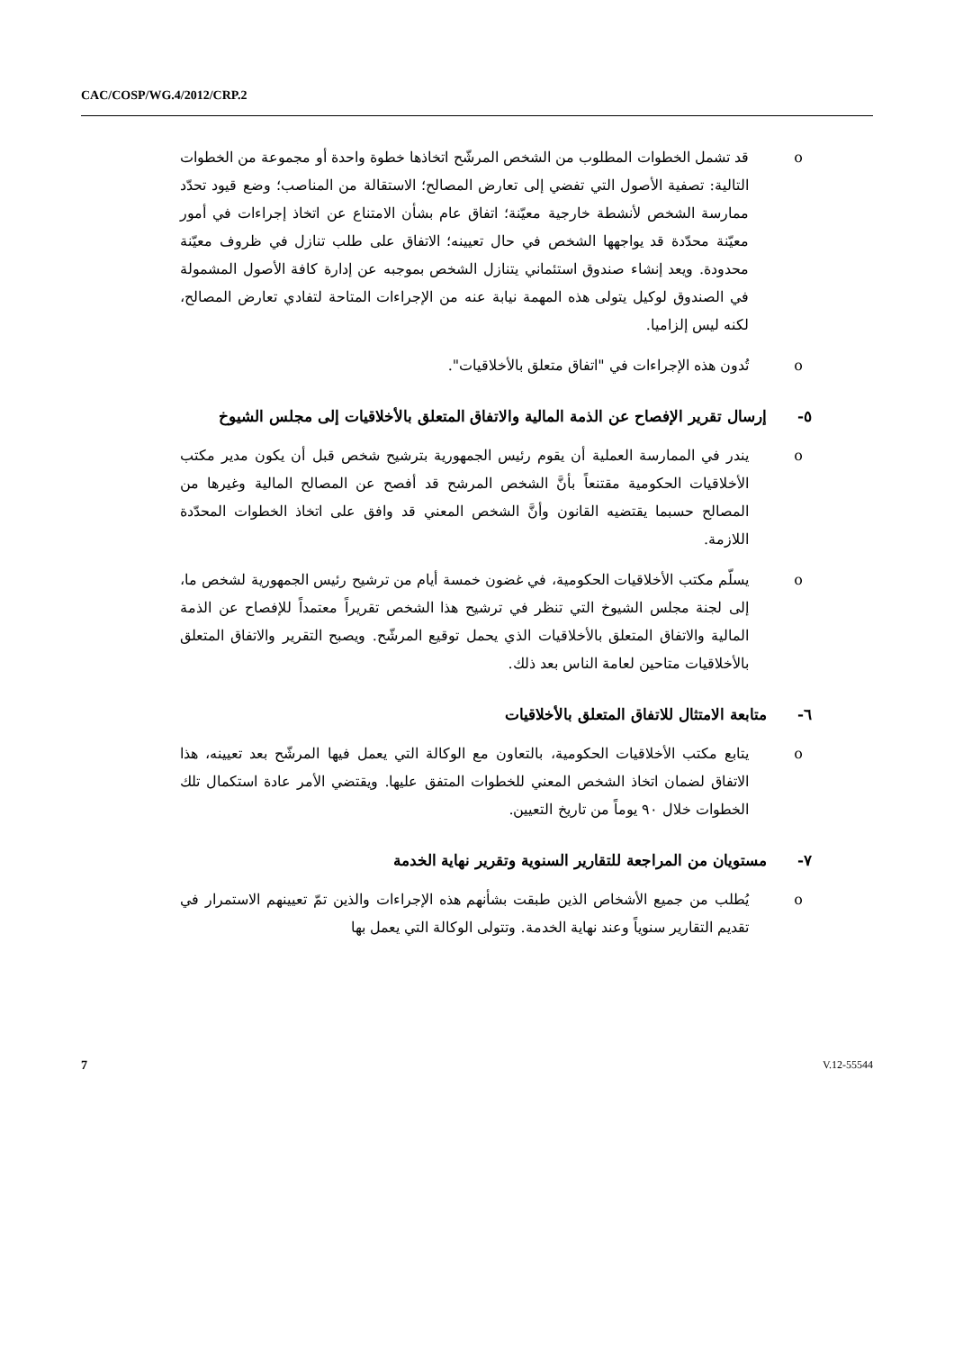CAC/COSP/WG.4/2012/CRP.2
o قد تشمل الخطوات المطلوب من الشخص المرشّح اتخاذها خطوة واحدة أو مجموعة من الخطوات التالية: تصفية الأصول التي تفضي إلى تعارض المصالح؛ الاستقالة من المناصب؛ وضع قيود تحدّد ممارسة الشخص لأنشطة خارجية معيّنة؛ اتفاق عام بشأن الامتناع عن اتخاذ إجراءات في أمور معيّنة محدّدة قد يواجهها الشخص في حال تعيينه؛ الاتفاق على طلب تنازل في ظروف معيّنة محدودة. ويعد إنشاء صندوق استئماني يتنازل الشخص بموجبه عن إدارة كافة الأصول المشمولة في الصندوق لوكيل يتولى هذه المهمة نيابة عنه من الإجراءات المتاحة لتفادي تعارض المصالح، لكنه ليس إلزاميا.
o تُدون هذه الإجراءات في "اتفاق متعلق بالأخلاقيات".
٥- إرسال تقرير الإفصاح عن الذمة المالية والاتفاق المتعلق بالأخلاقيات إلى مجلس الشيوخ
o يندر في الممارسة العملية أن يقوم رئيس الجمهورية بترشيح شخص قبل أن يكون مدير مكتب الأخلاقيات الحكومية مقتنعاً بأنَّ الشخص المرشح قد أفصح عن المصالح المالية وغيرها من المصالح حسبما يقتضيه القانون وأنَّ الشخص المعني قد وافق على اتخاذ الخطوات المحدّدة اللازمة.
o يسلّم مكتب الأخلاقيات الحكومية، في غضون خمسة أيام من ترشيح رئيس الجمهورية لشخص ما، إلى لجنة مجلس الشيوخ التي تنظر في ترشيح هذا الشخص تقريراً معتمداً للإفصاح عن الذمة المالية والاتفاق المتعلق بالأخلاقيات الذي يحمل توقيع المرشّح. ويصبح التقرير والاتفاق المتعلق بالأخلاقيات متاحين لعامة الناس بعد ذلك.
٦- متابعة الامتثال للاتفاق المتعلق بالأخلاقيات
o يتابع مكتب الأخلاقيات الحكومية، بالتعاون مع الوكالة التي يعمل فيها المرشّح بعد تعيينه، هذا الاتفاق لضمان اتخاذ الشخص المعني للخطوات المتفق عليها. ويقتضي الأمر عادة استكمال تلك الخطوات خلال ٩٠ يوماً من تاريخ التعيين.
٧- مستويان من المراجعة للتقارير السنوية وتقرير نهاية الخدمة
o يُطلب من جميع الأشخاص الذين طبقت بشأنهم هذه الإجراءات والذين تمّ تعيينهم الاستمرار في تقديم التقارير سنوياً وعند نهاية الخدمة. وتتولى الوكالة التي يعمل بها
7 V.12-55544